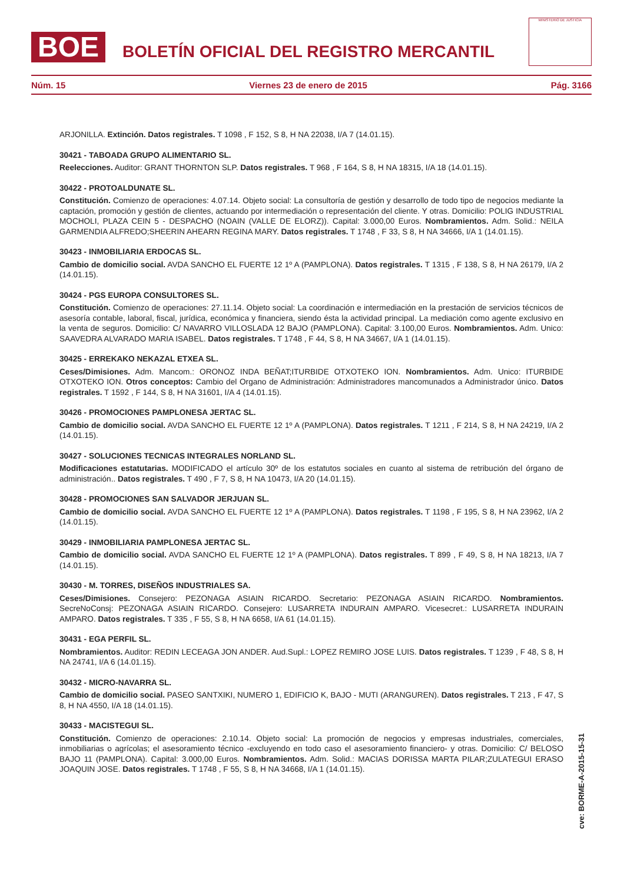BOE
BOLETÍN OFICIAL DEL REGISTRO MERCANTIL
MINISTERIO DE JUSTICIA
Núm. 15 Viernes 23 de enero de 2015 Pág. 3166
ARJONILLA. Extinción. Datos registrales. T 1098 , F 152, S 8, H NA 22038, I/A 7 (14.01.15).
30421 - TABOADA GRUPO ALIMENTARIO SL.
Reelecciones. Auditor: GRANT THORNTON SLP. Datos registrales. T 968 , F 164, S 8, H NA 18315, I/A 18 (14.01.15).
30422 - PROTOALDUNATE SL.
Constitución. Comienzo de operaciones: 4.07.14. Objeto social: La consultoría de gestión y desarrollo de todo tipo de negocios mediante la captación, promoción y gestión de clientes, actuando por intermediación o representación del cliente. Y otras. Domicilio: POLIG INDUSTRIAL MOCHOLI, PLAZA CEIN 5 - DESPACHO (NOAIN (VALLE DE ELORZ)). Capital: 3.000,00 Euros. Nombramientos. Adm. Solid.: NEILA GARMENDIA ALFREDO;SHEERIN AHEARN REGINA MARY. Datos registrales. T 1748 , F 33, S 8, H NA 34666, I/A 1 (14.01.15).
30423 - INMOBILIARIA ERDOCAS SL.
Cambio de domicilio social. AVDA SANCHO EL FUERTE 12 1º A (PAMPLONA). Datos registrales. T 1315 , F 138, S 8, H NA 26179, I/A 2 (14.01.15).
30424 - PGS EUROPA CONSULTORES SL.
Constitución. Comienzo de operaciones: 27.11.14. Objeto social: La coordinación e intermediación en la prestación de servicios técnicos de asesoría contable, laboral, fiscal, jurídica, económica y financiera, siendo ésta la actividad principal. La mediación como agente exclusivo en la venta de seguros. Domicilio: C/ NAVARRO VILLOSLADA 12 BAJO (PAMPLONA). Capital: 3.100,00 Euros. Nombramientos. Adm. Unico: SAAVEDRA ALVARADO MARIA ISABEL. Datos registrales. T 1748 , F 44, S 8, H NA 34667, I/A 1 (14.01.15).
30425 - ERREKAKO NEKAZAL ETXEA SL.
Ceses/Dimisiones. Adm. Mancom.: ORONOZ INDA BEÑAT;ITURBIDE OTXOTEKO ION. Nombramientos. Adm. Unico: ITURBIDE OTXOTEKO ION. Otros conceptos: Cambio del Organo de Administración: Administradores mancomunados a Administrador único. Datos registrales. T 1592 , F 144, S 8, H NA 31601, I/A 4 (14.01.15).
30426 - PROMOCIONES PAMPLONESA JERTAC SL.
Cambio de domicilio social. AVDA SANCHO EL FUERTE 12 1º A (PAMPLONA). Datos registrales. T 1211 , F 214, S 8, H NA 24219, I/A 2 (14.01.15).
30427 - SOLUCIONES TECNICAS INTEGRALES NORLAND SL.
Modificaciones estatutarias. MODIFICADO el artículo 30º de los estatutos sociales en cuanto al sistema de retribución del órgano de administración.. Datos registrales. T 490 , F 7, S 8, H NA 10473, I/A 20 (14.01.15).
30428 - PROMOCIONES SAN SALVADOR JERJUAN SL.
Cambio de domicilio social. AVDA SANCHO EL FUERTE 12 1º A (PAMPLONA). Datos registrales. T 1198 , F 195, S 8, H NA 23962, I/A 2 (14.01.15).
30429 - INMOBILIARIA PAMPLONESA JERTAC SL.
Cambio de domicilio social. AVDA SANCHO EL FUERTE 12 1º A (PAMPLONA). Datos registrales. T 899 , F 49, S 8, H NA 18213, I/A 7 (14.01.15).
30430 - M. TORRES, DISEÑOS INDUSTRIALES SA.
Ceses/Dimisiones. Consejero: PEZONAGA ASIAIN RICARDO. Secretario: PEZONAGA ASIAIN RICARDO. Nombramientos. SecreNoConsj: PEZONAGA ASIAIN RICARDO. Consejero: LUSARRETA INDURAIN AMPARO. Vicesecret.: LUSARRETA INDURAIN AMPARO. Datos registrales. T 335 , F 55, S 8, H NA 6658, I/A 61 (14.01.15).
30431 - EGA PERFIL SL.
Nombramientos. Auditor: REDIN LECEAGA JON ANDER. Aud.Supl.: LOPEZ REMIRO JOSE LUIS. Datos registrales. T 1239 , F 48, S 8, H NA 24741, I/A 6 (14.01.15).
30432 - MICRO-NAVARRA SL.
Cambio de domicilio social. PASEO SANTXIKI, NUMERO 1, EDIFICIO K, BAJO - MUTI (ARANGUREN). Datos registrales. T 213 , F 47, S 8, H NA 4550, I/A 18 (14.01.15).
30433 - MACISTEGUI SL.
Constitución. Comienzo de operaciones: 2.10.14. Objeto social: La promoción de negocios y empresas industriales, comerciales, inmobiliarias o agrícolas; el asesoramiento técnico -excluyendo en todo caso el asesoramiento financiero- y otras. Domicilio: C/ BELOSO BAJO 11 (PAMPLONA). Capital: 3.000,00 Euros. Nombramientos. Adm. Solid.: MACIAS DORISSA MARTA PILAR;ZULATEGUI ERASO JOAQUIN JOSE. Datos registrales. T 1748 , F 55, S 8, H NA 34668, I/A 1 (14.01.15).
cve: BORME-A-2015-15-31